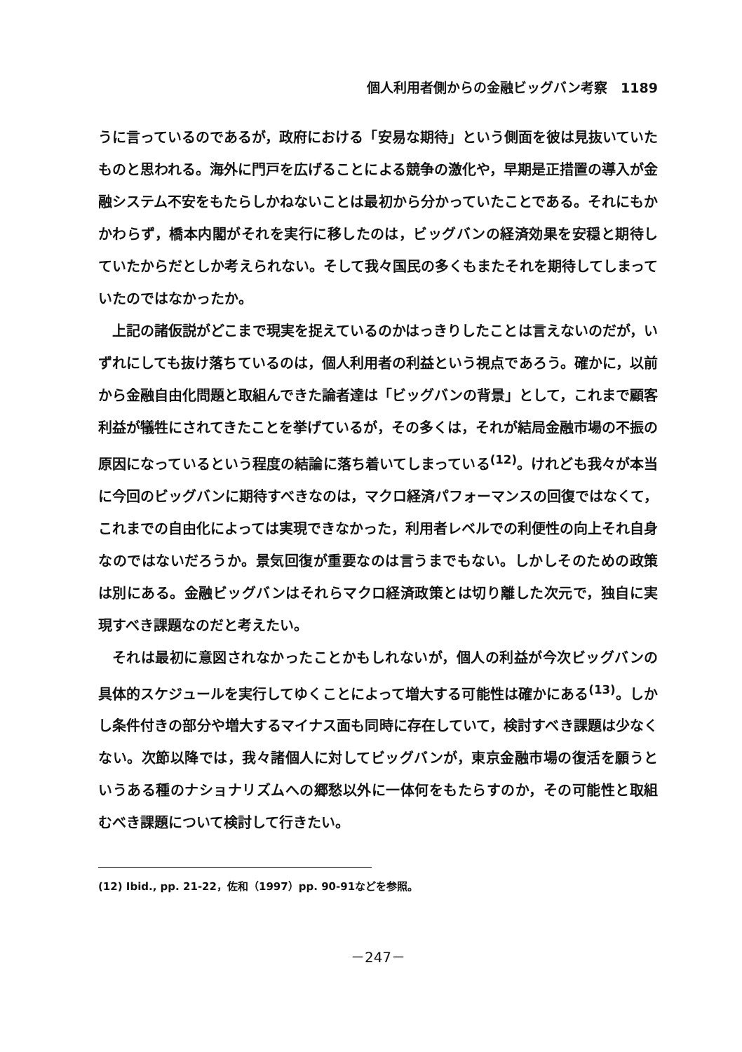個人利用者側からの金融ビッグバン考察　1189
うに言っているのであるが，政府における「安易な期待」という側面を彼は見抜いていたものと思われる。海外に門戸を広げることによる競争の激化や，早期是正措置の導入が金融システム不安をもたらしかねないことは最初から分かっていたことである。それにもかかわらず，橋本内閣がそれを実行に移したのは，ビッグバンの経済効果を安穏と期待していたからだとしか考えられない。そして我々国民の多くもまたそれを期待してしまっていたのではなかったか。
上記の諸仮説がどこまで現実を捉えているのかはっきりしたことは言えないのだが，いずれにしても抜け落ちているのは，個人利用者の利益という視点であろう。確かに，以前から金融自由化問題と取組んできた論者達は「ビッグバンの背景」として，これまで顧客利益が犠牲にされてきたことを挙げているが，その多くは，それが結局金融市場の不振の原因になっているという程度の結論に落ち着いてしまっている<sup>(12)</sup>。けれども我々が本当に今回のビッグバンに期待すべきなのは，マクロ経済パフォーマンスの回復ではなくて，これまでの自由化によっては実現できなかった，利用者レベルでの利便性の向上それ自身なのではないだろうか。景気回復が重要なのは言うまでもない。しかしそのための政策は別にある。金融ビッグバンはそれらマクロ経済政策とは切り離した次元で，独自に実現すべき課題なのだと考えたい。
それは最初に意図されなかったことかもしれないが，個人の利益が今次ビッグバンの具体的スケジュールを実行してゆくことによって増大する可能性は確かにある<sup>(13)</sup>。しかし条件付きの部分や増大するマイナス面も同時に存在していて，検討すべき課題は少なくない。次節以降では，我々諸個人に対してビッグバンが，東京金融市場の復活を願うというある種のナショナリズムへの郷愁以外に一体何をもたらすのか，その可能性と取組むべき課題について検討して行きたい。
(12) Ibid., pp. 21-22，佐和（1997）pp. 90-91などを参照。
－247－